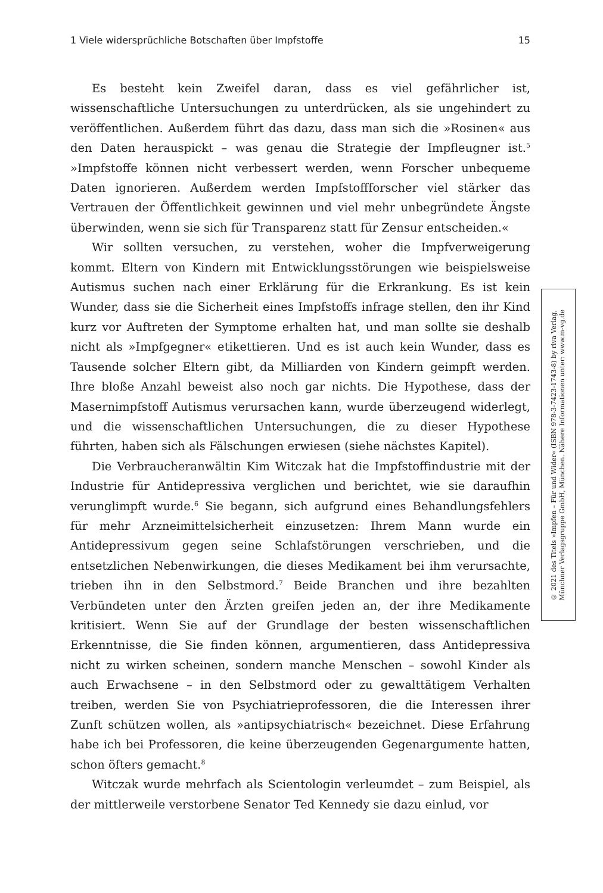1 Viele widersprüchliche Botschaften über Impfstoffe 15
Es besteht kein Zweifel daran, dass es viel gefährlicher ist, wissenschaftliche Untersuchungen zu unterdrücken, als sie ungehindert zu veröffentlichen. Außerdem führt das dazu, dass man sich die »Rosinen« aus den Daten herauspickt – was genau die Strategie der Impfleugner ist.<sup>5</sup> »Impfstoffe können nicht verbessert werden, wenn Forscher unbequeme Daten ignorieren. Außerdem werden Impfstoffforscher viel stärker das Vertrauen der Öffentlichkeit gewinnen und viel mehr unbegründete Ängste überwinden, wenn sie sich für Transparenz statt für Zensur entscheiden.«
Wir sollten versuchen, zu verstehen, woher die Impfverweigerung kommt. Eltern von Kindern mit Entwicklungsstörungen wie beispielsweise Autismus suchen nach einer Erklärung für die Erkrankung. Es ist kein Wunder, dass sie die Sicherheit eines Impfstoffs infrage stellen, den ihr Kind kurz vor Auftreten der Symptome erhalten hat, und man sollte sie deshalb nicht als »Impfgegner« etikettieren. Und es ist auch kein Wunder, dass es Tausende solcher Eltern gibt, da Milliarden von Kindern geimpft werden. Ihre bloße Anzahl beweist also noch gar nichts. Die Hypothese, dass der Masernimpfstoff Autismus verursachen kann, wurde überzeugend widerlegt, und die wissenschaftlichen Untersuchungen, die zu dieser Hypothese führten, haben sich als Fälschungen erwiesen (siehe nächstes Kapitel).
Die Verbraucheranwältin Kim Witczak hat die Impfstoffindustrie mit der Industrie für Antidepressiva verglichen und berichtet, wie sie daraufhin verunglimpft wurde.<sup>6</sup> Sie begann, sich aufgrund eines Behandlungsfehlers für mehr Arzneimittelsicherheit einzusetzen: Ihrem Mann wurde ein Antidepressivum gegen seine Schlafstörungen verschrieben, und die entsetzlichen Nebenwirkungen, die dieses Medikament bei ihm verursachte, trieben ihn in den Selbstmord.<sup>7</sup> Beide Branchen und ihre bezahlten Verbündeten unter den Ärzten greifen jeden an, der ihre Medikamente kritisiert. Wenn Sie auf der Grundlage der besten wissenschaftlichen Erkenntnisse, die Sie finden können, argumentieren, dass Antidepressiva nicht zu wirken scheinen, sondern manche Menschen – sowohl Kinder als auch Erwachsene – in den Selbstmord oder zu gewalttätigem Verhalten treiben, werden Sie von Psychiatrieprofessoren, die die Interessen ihrer Zunft schützen wollen, als »antipsychiatrisch« bezeichnet. Diese Erfahrung habe ich bei Professoren, die keine überzeugenden Gegenargumente hatten, schon öfters gemacht.<sup>8</sup>
Witczak wurde mehrfach als Scientologin verleumdet – zum Beispiel, als der mittlerweile verstorbene Senator Ted Kennedy sie dazu einlud, vor
© 2021 des Titels »Impfen – Für und Wider« (ISBN 978-3-7423-1743-8) by riva Verlag,
Münchner Verlagsgruppe GmbH, München. Nähere Informationen unter: www.m-vg.de